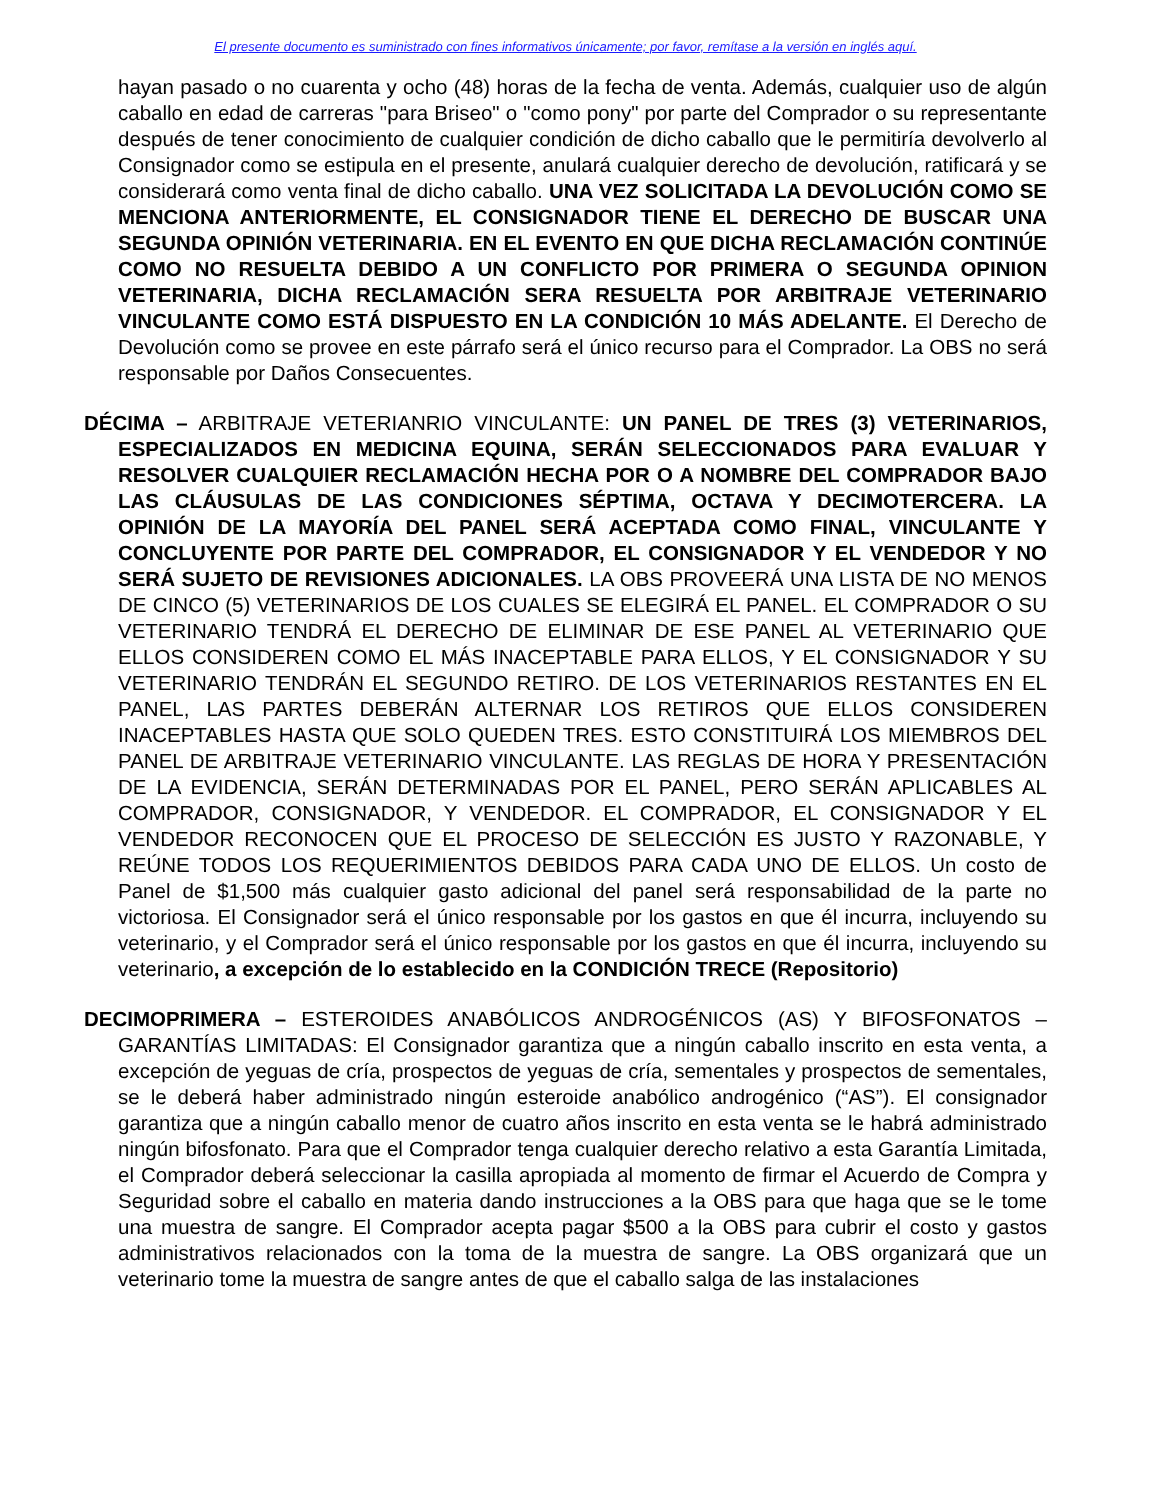El presente documento es suministrado con fines informativos únicamente; por favor, remítase a la versión en inglés aquí.
hayan pasado o no cuarenta y ocho (48) horas de la fecha de venta. Además, cualquier uso de algún caballo en edad de carreras "para Briseo" o "como pony" por parte del Comprador o su representante después de tener conocimiento de cualquier condición de dicho caballo que le permitiría devolverlo al Consignador como se estipula en el presente, anulará cualquier derecho de devolución, ratificará y se considerará como venta final de dicho caballo. UNA VEZ SOLICITADA LA DEVOLUCIÓN COMO SE MENCIONA ANTERIORMENTE, EL CONSIGNADOR TIENE EL DERECHO DE BUSCAR UNA SEGUNDA OPINIÓN VETERINARIA. EN EL EVENTO EN QUE DICHA RECLAMACIÓN CONTINÚE COMO NO RESUELTA DEBIDO A UN CONFLICTO POR PRIMERA O SEGUNDA OPINION VETERINARIA, DICHA RECLAMACIÓN SERA RESUELTA POR ARBITRAJE VETERINARIO VINCULANTE COMO ESTÁ DISPUESTO EN LA CONDICIÓN 10 MÁS ADELANTE. El Derecho de Devolución como se provee en este párrafo será el único recurso para el Comprador. La OBS no será responsable por Daños Consecuentes.
DÉCIMA – ARBITRAJE VETERIANRIO VINCULANTE: UN PANEL DE TRES (3) VETERINARIOS, ESPECIALIZADOS EN MEDICINA EQUINA, SERÁN SELECCIONADOS PARA EVALUAR Y RESOLVER CUALQUIER RECLAMACIÓN HECHA POR O A NOMBRE DEL COMPRADOR BAJO LAS CLÁUSULAS DE LAS CONDICIONES SÉPTIMA, OCTAVA Y DECIMOTERCERA. LA OPINIÓN DE LA MAYORÍA DEL PANEL SERÁ ACEPTADA COMO FINAL, VINCULANTE Y CONCLUYENTE POR PARTE DEL COMPRADOR, EL CONSIGNADOR Y EL VENDEDOR Y NO SERÁ SUJETO DE REVISIONES ADICIONALES. LA OBS PROVEERÁ UNA LISTA DE NO MENOS DE CINCO (5) VETERINARIOS DE LOS CUALES SE ELEGIRÁ EL PANEL. EL COMPRADOR O SU VETERINARIO TENDRÁ EL DERECHO DE ELIMINAR DE ESE PANEL AL VETERINARIO QUE ELLOS CONSIDEREN COMO EL MÁS INACEPTABLE PARA ELLOS, Y EL CONSIGNADOR Y SU VETERINARIO TENDRÁN EL SEGUNDO RETIRO. DE LOS VETERINARIOS RESTANTES EN EL PANEL, LAS PARTES DEBERÁN ALTERNAR LOS RETIROS QUE ELLOS CONSIDEREN INACEPTABLES HASTA QUE SOLO QUEDEN TRES. ESTO CONSTITUIRÁ LOS MIEMBROS DEL PANEL DE ARBITRAJE VETERINARIO VINCULANTE. LAS REGLAS DE HORA Y PRESENTACIÓN DE LA EVIDENCIA, SERÁN DETERMINADAS POR EL PANEL, PERO SERÁN APLICABLES AL COMPRADOR, CONSIGNADOR, Y VENDEDOR. EL COMPRADOR, EL CONSIGNADOR Y EL VENDEDOR RECONOCEN QUE EL PROCESO DE SELECCIÓN ES JUSTO Y RAZONABLE, Y REÚNE TODOS LOS REQUERIMIENTOS DEBIDOS PARA CADA UNO DE ELLOS. Un costo de Panel de $1,500 más cualquier gasto adicional del panel será responsabilidad de la parte no victoriosa. El Consignador será el único responsable por los gastos en que él incurra, incluyendo su veterinario, y el Comprador será el único responsable por los gastos en que él incurra, incluyendo su veterinario, a excepción de lo establecido en la CONDICIÓN TRECE (Repositorio)
DECIMOPRIMERA – ESTEROIDES ANABÓLICOS ANDROGÉNICOS (AS) Y BIFOSFONATOS – GARANTÍAS LIMITADAS: El Consignador garantiza que a ningún caballo inscrito en esta venta, a excepción de yeguas de cría, prospectos de yeguas de cría, sementales y prospectos de sementales, se le deberá haber administrado ningún esteroide anabólico androgénico (“AS”). El consignador garantiza que a ningún caballo menor de cuatro años inscrito en esta venta se le habrá administrado ningún bifosfonato. Para que el Comprador tenga cualquier derecho relativo a esta Garantía Limitada, el Comprador deberá seleccionar la casilla apropiada al momento de firmar el Acuerdo de Compra y Seguridad sobre el caballo en materia dando instrucciones a la OBS para que haga que se le tome una muestra de sangre. El Comprador acepta pagar $500 a la OBS para cubrir el costo y gastos administrativos relacionados con la toma de la muestra de sangre. La OBS organizará que un veterinario tome la muestra de sangre antes de que el caballo salga de las instalaciones